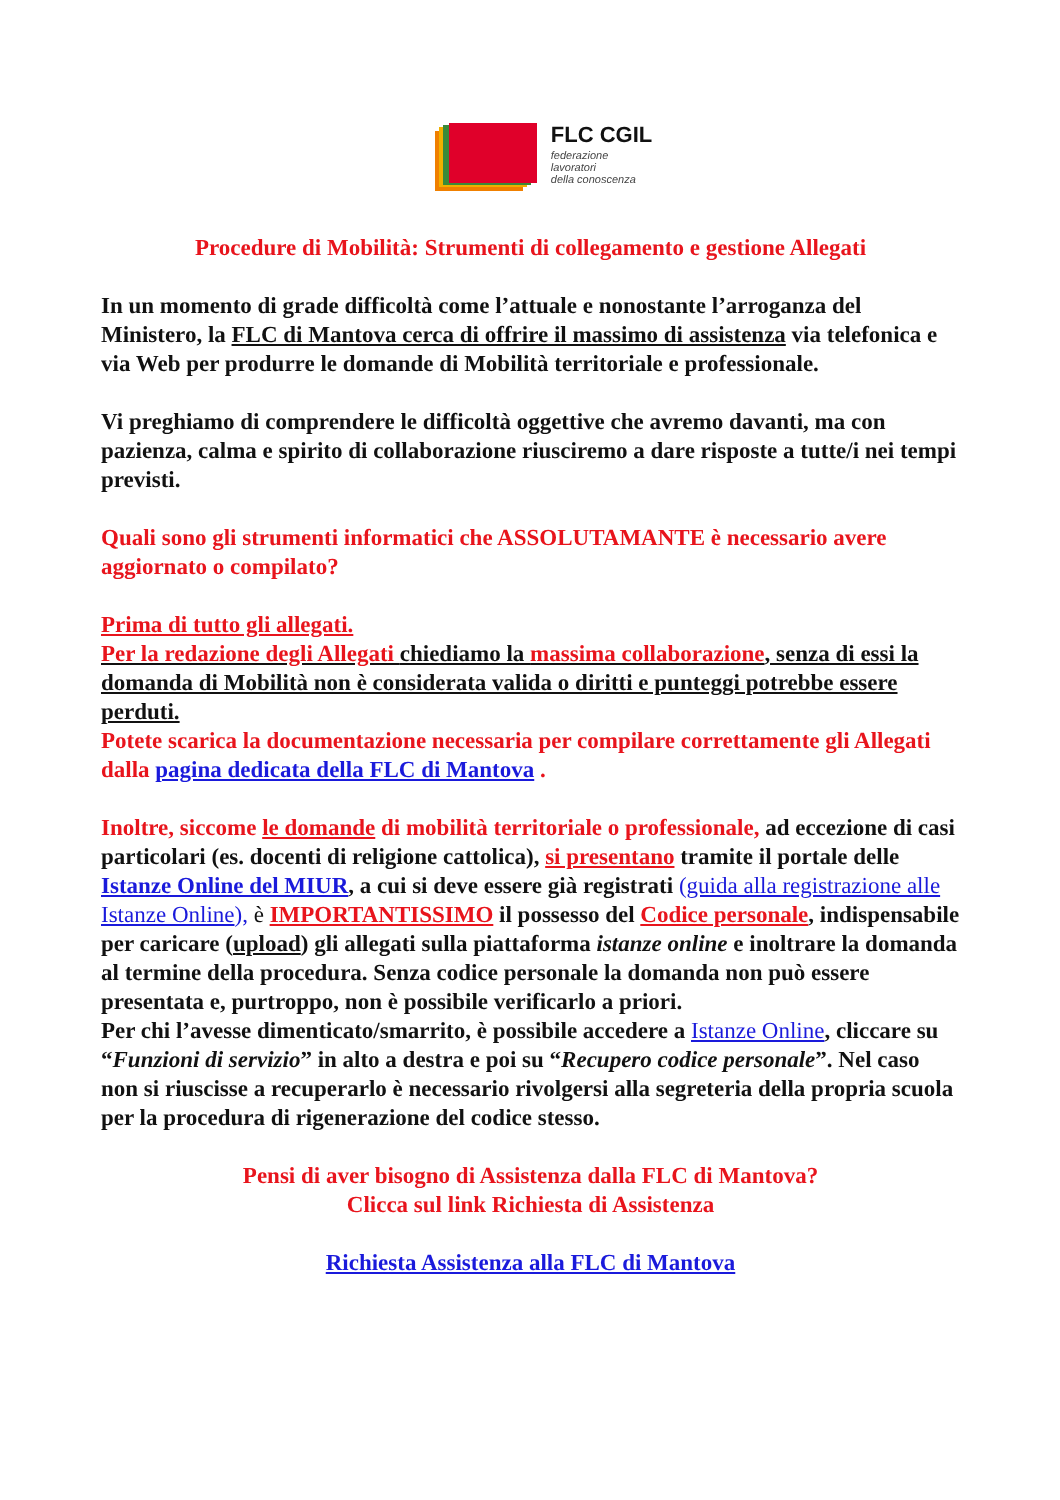FLC CGIL
federazione
lavoratori
della conoscenza
Procedure di Mobilità: Strumenti di collegamento e gestione Allegati
In un momento di grade difficoltà come l’attuale e nonostante l’arroganza del Ministero, la FLC di Mantova cerca di offrire il massimo di assistenza via telefonica e via Web per produrre le domande di Mobilità territoriale e professionale.
Vi preghiamo di comprendere le difficoltà oggettive che avremo davanti, ma con pazienza, calma e spirito di collaborazione riusciremo a dare risposte a tutte/i nei tempi previsti.
Quali sono gli strumenti informatici che ASSOLUTAMANTE è necessario avere aggiornato o compilato?
Prima di tutto gli allegati.
Per la redazione degli Allegati chiediamo la massima collaborazione, senza di essi la domanda di Mobilità non è considerata valida o diritti e punteggi potrebbe essere perduti.
Potete scarica la documentazione necessaria per compilare correttamente gli Allegati dalla pagina dedicata della FLC di Mantova .
Inoltre, siccome le domande di mobilità territoriale o professionale, ad eccezione di casi particolari (es. docenti di religione cattolica), si presentano tramite il portale delle Istanze Online del MIUR, a cui si deve essere già registrati (guida alla registrazione alle Istanze Online), è IMPORTANTISSIMO il possesso del Codice personale, indispensabile per caricare (upload) gli allegati sulla piattaforma istanze online e inoltrare la domanda al termine della procedura. Senza codice personale la domanda non può essere presentata e, purtroppo, non è possibile verificarlo a priori.
Per chi l’avesse dimenticato/smarrito, è possibile accedere a Istanze Online, cliccare su “Funzioni di servizio” in alto a destra e poi su “Recupero codice personale”. Nel caso non si riuscisse a recuperarlo è necessario rivolgersi alla segreteria della propria scuola per la procedura di rigenerazione del codice stesso.
Pensi di aver bisogno di Assistenza dalla FLC di Mantova?
Clicca sul link Richiesta di Assistenza
Richiesta Assistenza alla FLC di Mantova